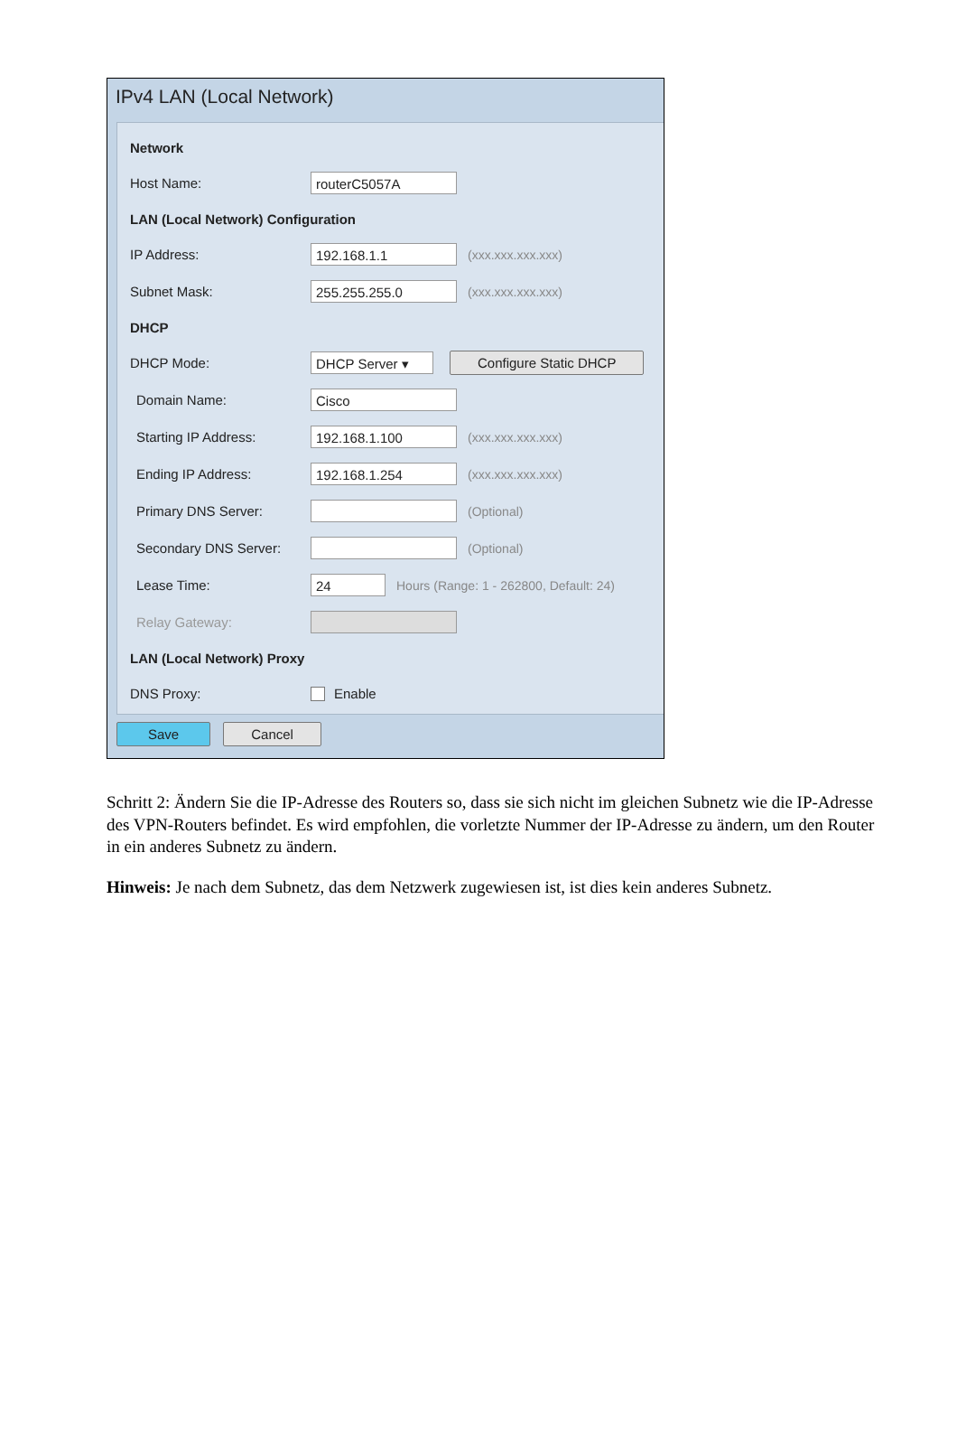IPv4 LAN (Local Network)
Network
Host Name: routerC5057A
LAN (Local Network) Configuration
IP Address: 192.168.1.1 (xxx.xxx.xxx.xxx)
Subnet Mask: 255.255.255.0 (xxx.xxx.xxx.xxx)
DHCP
DHCP Mode: DHCP Server ▾ Configure Static DHCP
Domain Name: Cisco
Starting IP Address: 192.168.1.100 (xxx.xxx.xxx.xxx)
Ending IP Address: 192.168.1.254 (xxx.xxx.xxx.xxx)
Primary DNS Server: (Optional)
Secondary DNS Server: (Optional)
Lease Time: 24 Hours (Range: 1 - 262800, Default: 24)
Relay Gateway:
LAN (Local Network) Proxy
DNS Proxy: Enable
Save Cancel
Schritt 2: Ändern Sie die IP-Adresse des Routers so, dass sie sich nicht im gleichen Subnetz wie die IP-Adresse des VPN-Routers befindet. Es wird empfohlen, die vorletzte Nummer der IP-Adresse zu ändern, um den Router in ein anderes Subnetz zu ändern.
Hinweis: Je nach dem Subnetz, das dem Netzwerk zugewiesen ist, ist dies kein anderes Subnetz.